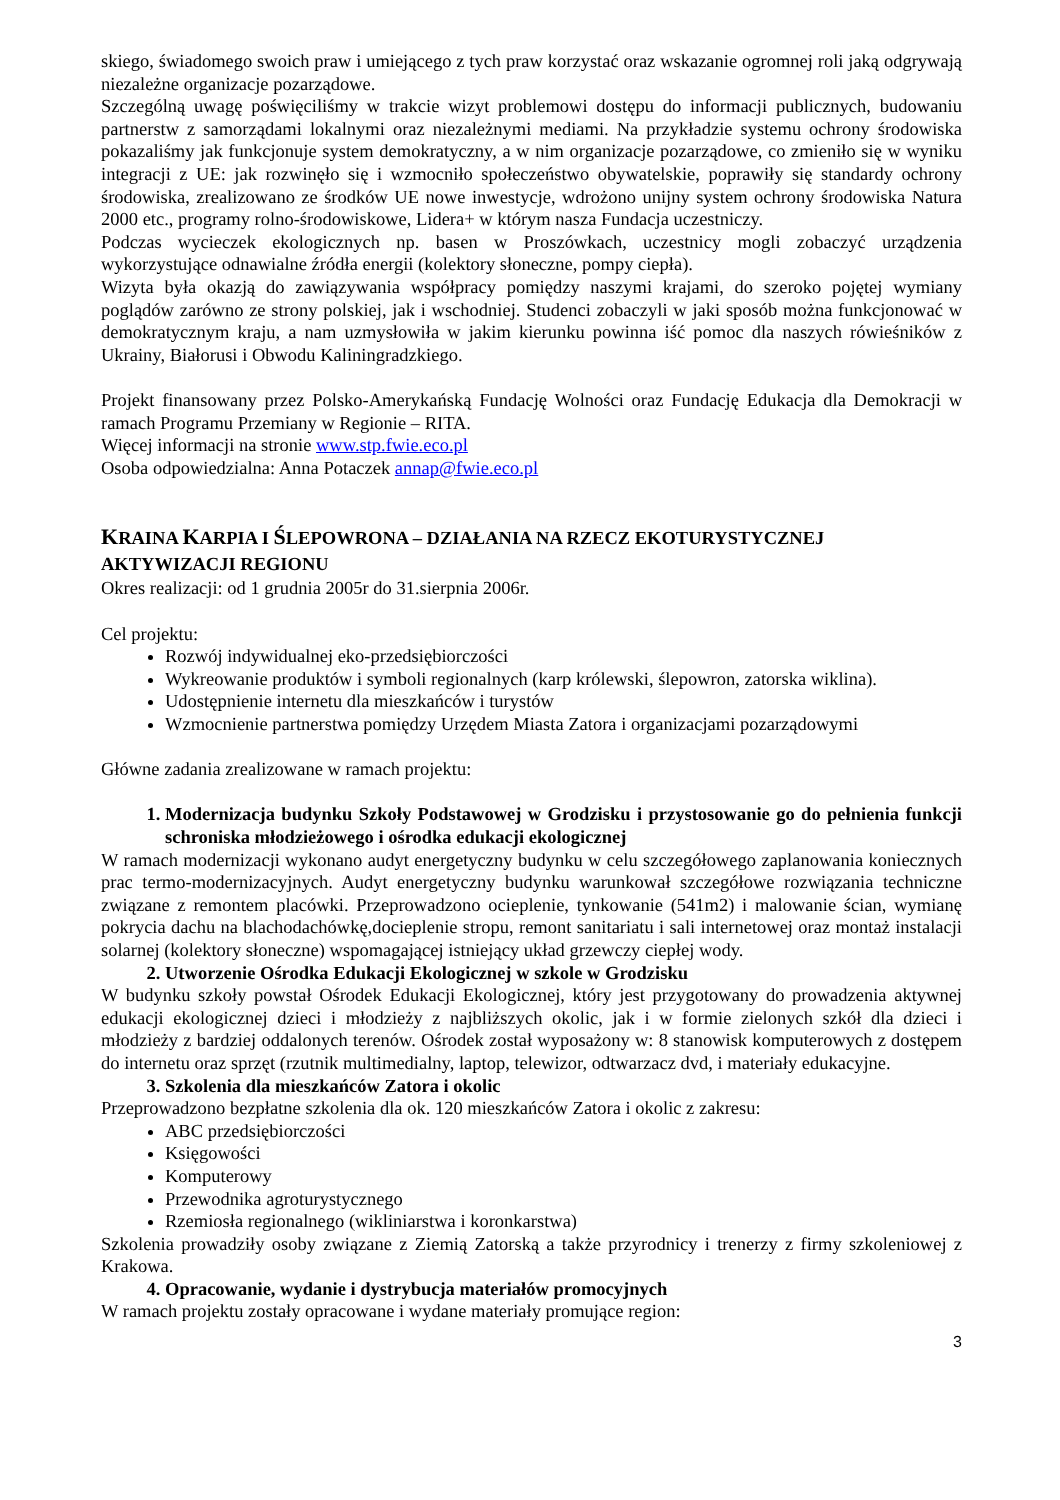skiego, świadomego swoich praw i umiejącego z tych praw korzystać oraz wskazanie ogromnej roli jaką odgrywają niezależne organizacje pozarządowe.
Szczególną uwagę poświęciliśmy w trakcie wizyt problemowi dostępu do informacji publicznych, budowaniu partnerstw z samorządami lokalnymi oraz niezależnymi mediami. Na przykładzie systemu ochrony środowiska pokazaliśmy jak funkcjonuje system demokratyczny, a w nim organizacje pozarządowe, co zmieniło się w wyniku integracji z UE: jak rozwinęło się i wzmocniło społeczeństwo obywatelskie, poprawiły się standardy ochrony środowiska, zrealizowano ze środków UE nowe inwestycje, wdrożono unijny system ochrony środowiska Natura 2000 etc., programy rolno-środowiskowe, Lidera+ w którym nasza Fundacja uczestniczy.
Podczas wycieczek ekologicznych np. basen w Proszówkach, uczestnicy mogli zobaczyć urządzenia wykorzystujące odnawialne źródła energii (kolektory słoneczne, pompy ciepła).
Wizyta była okazją do zawiązywania współpracy pomiędzy naszymi krajami, do szeroko pojętej wymiany poglądów zarówno ze strony polskiej, jak i wschodniej. Studenci zobaczyli w jaki sposób można funkcjonować w demokratycznym kraju, a nam uzmysłowiła w jakim kierunku powinna iść pomoc dla naszych rówieśników z Ukrainy, Białorusi i Obwodu Kaliningradzkiego.
Projekt finansowany przez Polsko-Amerykańską Fundację Wolności oraz Fundację Edukacja dla Demokracji w ramach Programu Przemiany w Regionie – RITA.
Więcej informacji na stronie www.stp.fwie.eco.pl
Osoba odpowiedzialna: Anna Potaczek annap@fwie.eco.pl
KRAINA KARPIA I ŚLEPOWRONA – DZIAŁANIA NA RZECZ EKOTURYSTYCZNEJ AKTYWIZACJI REGIONU
Okres realizacji: od 1 grudnia 2005r do 31.sierpnia 2006r.
Cel projektu:
Rozwój indywidualnej eko-przedsiębiorczości
Wykreowanie produktów i symboli regionalnych (karp królewski, ślepowron, zatorska wiklina).
Udostępnienie internetu dla mieszkańców i turystów
Wzmocnienie partnerstwa pomiędzy Urzędem Miasta Zatora i organizacjami pozarządowymi
Główne zadania zrealizowane w ramach projektu:
1. Modernizacja budynku Szkoły Podstawowej w Grodzisku i przystosowanie go do pełnienia funkcji schroniska młodzieżowego i ośrodka edukacji ekologicznej
W ramach modernizacji wykonano audyt energetyczny budynku w celu szczegółowego zaplanowania koniecznych prac termo-modernizacyjnych. Audyt energetyczny budynku warunkował szczegółowe rozwiązania techniczne związane z remontem placówki. Przeprowadzono ocieplenie, tynkowanie (541m2) i malowanie ścian, wymianę pokrycia dachu na blachodachówkę,docieplenie stropu, remont sanitariatu i sali internetowej oraz montaż instalacji solarnej (kolektory słoneczne) wspomagającej istniejący układ grzewczy ciepłej wody.
2. Utworzenie Ośrodka Edukacji Ekologicznej w szkole w Grodzisku
W budynku szkoły powstał Ośrodek Edukacji Ekologicznej, który jest przygotowany do prowadzenia aktywnej edukacji ekologicznej dzieci i młodzieży z najbliższych okolic, jak i w formie zielonych szkół dla dzieci i młodzieży z bardziej oddalonych terenów. Ośrodek został wyposażony w: 8 stanowisk komputerowych z dostępem do internetu oraz sprzęt (rzutnik multimedialny, laptop, telewizor, odtwarzacz dvd, i materiały edukacyjne.
3. Szkolenia dla mieszkańców Zatora i okolic
Przeprowadzono bezpłatne szkolenia dla ok. 120 mieszkańców Zatora i okolic z zakresu:
ABC przedsiębiorczości
Księgowości
Komputerowy
Przewodnika agroturystycznego
Rzemiosła regionalnego (wikliniarstwa i koronkarstwa)
Szkolenia prowadziły osoby związane z Ziemią Zatorską a także przyrodnicy i trenerzy z firmy szkoleniowej z Krakowa.
4. Opracowanie, wydanie i dystrybucja materiałów promocyjnych
W ramach projektu zostały opracowane i wydane materiały promujące region:
3